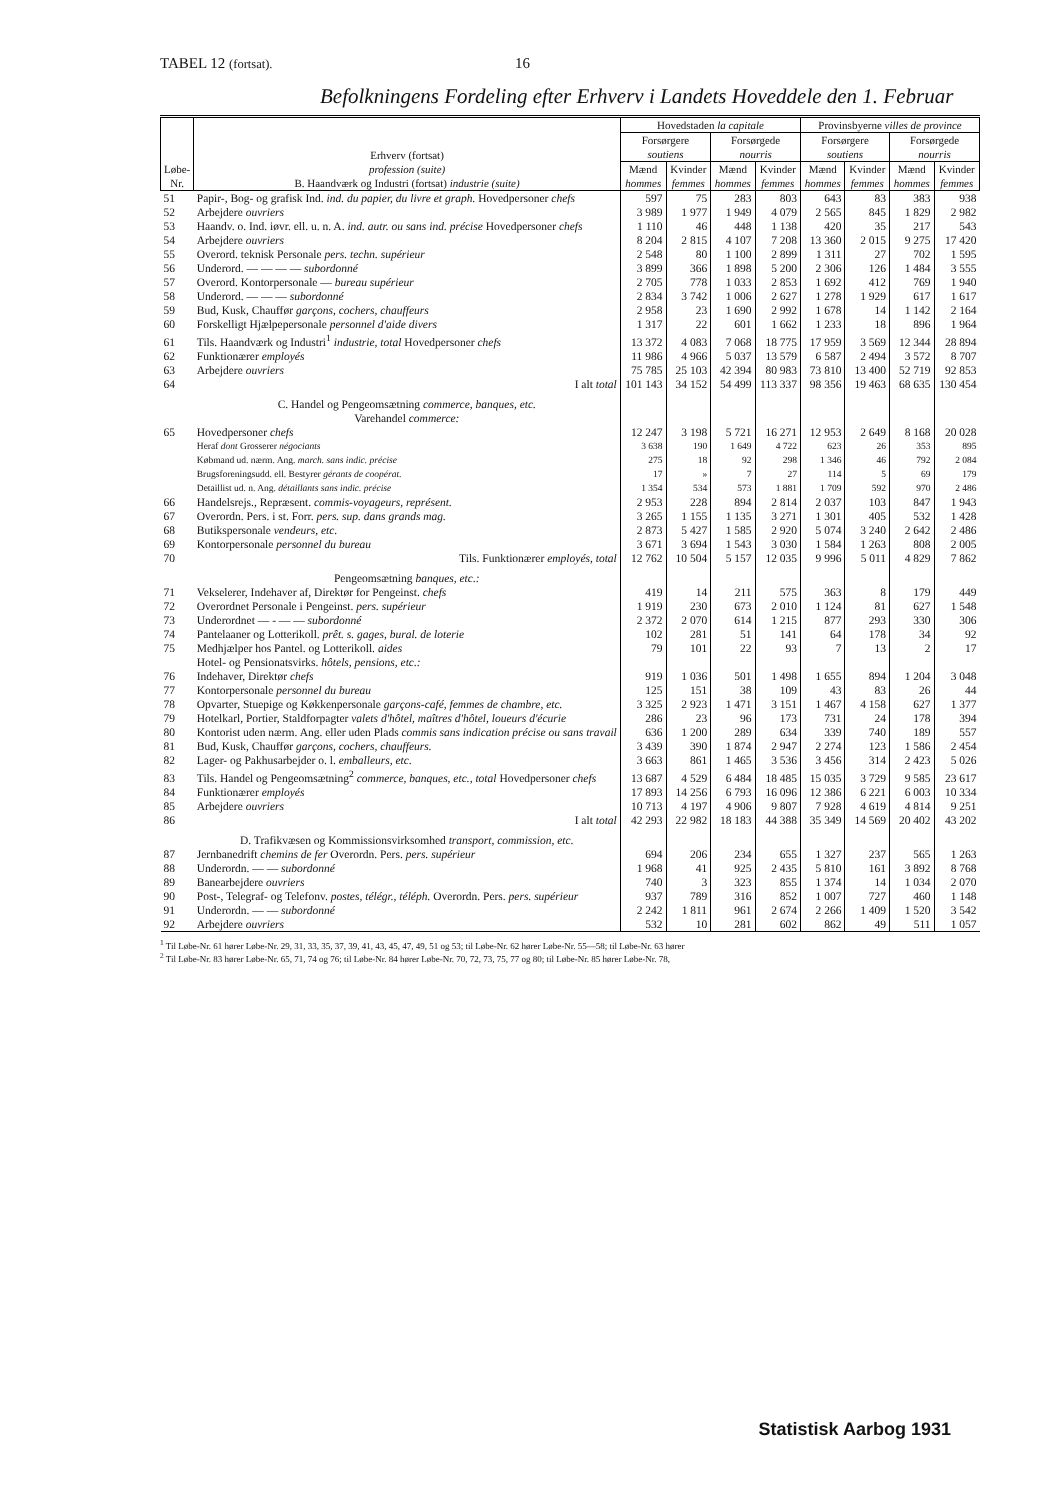TABEL 12 (fortsat). 16
Befolkningens Fordeling efter Erhverv i Landets Hoveddele den 1. Februar
| Løbe-Nr. | Erhverv (fortsat) profession (suite) B. Haandværk og Industri (fortsat) industrie (suite) | Hovedstaden la capitale | | | | Provinsbyerne villes de province | | | |
| --- | --- | --- | --- | --- | --- | --- | --- | --- | --- |
| | | Forsørgere soutiens | | Forsørgede nourris | | Forsørgere soutiens | | Forsørgede nourris | |
| | | Mænd hommes | Kvinder femmes | Mænd hommes | Kvinder femmes | Mænd hommes | Kvinder femmes | Mænd hommes | Kvinder femmes |
| 51 | Papir-, Bog- og grafisk Ind. ind. du papier, du livre et graph. Hovedpersoner chefs | 597 | 75 | 283 | 803 | 643 | 83 | 383 | 938 |
| 52 | Arbejdere ouvriers | 3 989 | 1 977 | 1 949 | 4 079 | 2 565 | 845 | 1 829 | 2 982 |
| 53 | Haandv. o. Ind. iøvr. ell. u. n. A. ind. autr. ou sans ind. précise Hovedpersoner chefs | 1 110 | 46 | 448 | 1 138 | 420 | 35 | 217 | 543 |
| 54 | Arbejdere ouvriers | 8 204 | 2 815 | 4 107 | 7 208 | 13 360 | 2 015 | 9 275 | 17 420 |
| 55 | Overord. teknisk Personale pers. techn. supérieur | 2 548 | 80 | 1 100 | 2 899 | 1 311 | 27 | 702 | 1 595 |
| 56 | Underord. — — — — subordonné | 3 899 | 366 | 1 898 | 5 200 | 2 306 | 126 | 1 484 | 3 555 |
| 57 | Overord. Kontorpersonale — bureau supérieur | 2 705 | 778 | 1 033 | 2 853 | 1 692 | 412 | 769 | 1 940 |
| 58 | Underord. — — — subordonné | 2 834 | 3 742 | 1 006 | 2 627 | 1 278 | 1 929 | 617 | 1 617 |
| 59 | Bud, Kusk, Chauffør garçons, cochers, chauffeurs | 2 958 | 23 | 1 690 | 2 992 | 1 678 | 14 | 1 142 | 2 164 |
| 60 | Forskelligt Hjælpepersonale personnel d'aide divers | 1 317 | 22 | 601 | 1 662 | 1 233 | 18 | 896 | 1 964 |
| 61 | Tils. Haandværk og Industri<sup>1</sup> industrie, total Hovedpersoner chefs | 13 372 | 4 083 | 7 068 | 18 775 | 17 959 | 3 569 | 12 344 | 28 894 |
| 62 | Funktionærer employés | 11 986 | 4 966 | 5 037 | 13 579 | 6 587 | 2 494 | 3 572 | 8 707 |
| 63 | Arbejdere ouvriers | 75 785 | 25 103 | 42 394 | 80 983 | 73 810 | 13 400 | 52 719 | 92 853 |
| 64 | I alt total | 101 143 | 34 152 | 54 499 | 113 337 | 98 356 | 19 463 | 68 635 | 130 454 |
| | C. Handel og Pengeomsætning commerce, banques, etc. Varehandel commerce: | | | | | | | | |
| 65 | Hovedpersoner chefs | 12 247 | 3 198 | 5 721 | 16 271 | 12 953 | 2 649 | 8 168 | 20 028 |
| | Heraf dont Grosserer négociants | 3 638 | 190 | 1 649 | 4 722 | 623 | 26 | 353 | 895 |
| | Købmand ud. nærm. Ang. march. sans indic. précise | 275 | 18 | 92 | 298 | 1 346 | 46 | 792 | 2 084 |
| | Brugsforeningsudd. ell. Bestyrer gérants de coopérat. | 17 | » | 7 | 27 | 114 | 5 | 69 | 179 |
| | Detaillist ud. n. Ang. détaillants sans indic. précise | 1 354 | 534 | 573 | 1 881 | 1 709 | 592 | 970 | 2 486 |
| 66 | Handelsrejs., Repræsent. commis-voyageurs, représent. | 2 953 | 228 | 894 | 2 814 | 2 037 | 103 | 847 | 1 943 |
| 67 | Overordn. Pers. i st. Forr. pers. sup. dans grands mag. | 3 265 | 1 155 | 1 135 | 3 271 | 1 301 | 405 | 532 | 1 428 |
| 68 | Butikspersonale vendeurs, etc. | 2 873 | 5 427 | 1 585 | 2 920 | 5 074 | 3 240 | 2 642 | 2 486 |
| 69 | Kontorpersonale personnel du bureau | 3 671 | 3 694 | 1 543 | 3 030 | 1 584 | 1 263 | 808 | 2 005 |
| 70 | Tils. Funktionærer employés, total | 12 762 | 10 504 | 5 157 | 12 035 | 9 996 | 5 011 | 4 829 | 7 862 |
| | Pengeomsætning banques, etc.: | | | | | | | | |
| 71 | Vekselerer, Indehaver af, Direktør for Pengeinst. chefs | 419 | 14 | 211 | 575 | 363 | 8 | 179 | 449 |
| 72 | Overordnet Personale i Pengeinst. pers. supérieur | 1 919 | 230 | 673 | 2 010 | 1 124 | 81 | 627 | 1 548 |
| 73 | Underordnet — - — — subordonné | 2 372 | 2 070 | 614 | 1 215 | 877 | 293 | 330 | 306 |
| 74 | Pantelaaner og Lotterikoll. prêt. s. gages, bural. de loterie | 102 | 281 | 51 | 141 | 64 | 178 | 34 | 92 |
| 75 | Medhjælper hos Pantel. og Lotterikoll. aides | 79 | 101 | 22 | 93 | 7 | 13 | 2 | 17 |
| | Hotel- og Pensionatsvirks. hôtels, pensions, etc.: | | | | | | | | |
| 76 | Indehaver, Direktør chefs | 919 | 1 036 | 501 | 1 498 | 1 655 | 894 | 1 204 | 3 048 |
| 77 | Kontorpersonale personnel du bureau | 125 | 151 | 38 | 109 | 43 | 83 | 26 | 44 |
| 78 | Opvarter, Stuepige og Køkkenpersonale garçons-café, femmes de chambre, etc. | 3 325 | 2 923 | 1 471 | 3 151 | 1 467 | 4 158 | 627 | 1 377 |
| 79 | Hotelkarl, Portier, Staldforpagter valets d'hôtel, maîtres d'hôtel, loueurs d'écurie | 286 | 23 | 96 | 173 | 731 | 24 | 178 | 394 |
| 80 | Kontorist uden nærm. Ang. eller uden Plads commis sans indication précise ou sans travail | 636 | 1 200 | 289 | 634 | 339 | 740 | 189 | 557 |
| 81 | Bud, Kusk, Chauffør garçons, cochers, chauffeurs. | 3 439 | 390 | 1 874 | 2 947 | 2 274 | 123 | 1 586 | 2 454 |
| 82 | Lager- og Pakhusarbejder o. l. emballeurs, etc. | 3 663 | 861 | 1 465 | 3 536 | 3 456 | 314 | 2 423 | 5 026 |
| 83 | Tils. Handel og Pengeomsætning<sup>2</sup> commerce, banques, etc., total Hovedpersoner chefs | 13 687 | 4 529 | 6 484 | 18 485 | 15 035 | 3 729 | 9 585 | 23 617 |
| 84 | Funktionærer employés | 17 893 | 14 256 | 6 793 | 16 096 | 12 386 | 6 221 | 6 003 | 10 334 |
| 85 | Arbejdere ouvriers | 10 713 | 4 197 | 4 906 | 9 807 | 7 928 | 4 619 | 4 814 | 9 251 |
| 86 | I alt total | 42 293 | 22 982 | 18 183 | 44 388 | 35 349 | 14 569 | 20 402 | 43 202 |
| | D. Trafikvæsen og Kommissionsvirksomhed transport, commission, etc. | | | | | | | | |
| 87 | Jernbanedrift chemins de fer Overordn. Pers. pers. supérieur | 694 | 206 | 234 | 655 | 1 327 | 237 | 565 | 1 263 |
| 88 | Underordn. — — subordonné | 1 968 | 41 | 925 | 2 435 | 5 810 | 161 | 3 892 | 8 768 |
| 89 | Banearbejdere ouvriers | 740 | 3 | 323 | 855 | 1 374 | 14 | 1 034 | 2 070 |
| 90 | Post-, Telegraf- og Telefonv. postes, télégr., téléph. Overordn. Pers. pers. supérieur | 937 | 789 | 316 | 852 | 1 007 | 727 | 460 | 1 148 |
| 91 | Underordn. — — subordonné | 2 242 | 1 811 | 961 | 2 674 | 2 266 | 1 409 | 1 520 | 3 542 |
| 92 | Arbejdere ouvriers | 532 | 10 | 281 | 602 | 862 | 49 | 511 | 1 057 |
<sup>1</sup> Til Løbe-Nr. 61 hører Løbe-Nr. 29, 31, 33, 35, 37, 39, 41, 43, 45, 47, 49, 51 og 53; til Løbe-Nr. 62 hører Løbe-Nr. 55—58; til Løbe-Nr. 63 hører
<sup>2</sup> Til Løbe-Nr. 83 hører Løbe-Nr. 65, 71, 74 og 76; til Løbe-Nr. 84 hører Løbe-Nr. 70, 72, 73, 75, 77 og 80; til Løbe-Nr. 85 hører Løbe-Nr. 78,
Statistisk Aarbog 1931